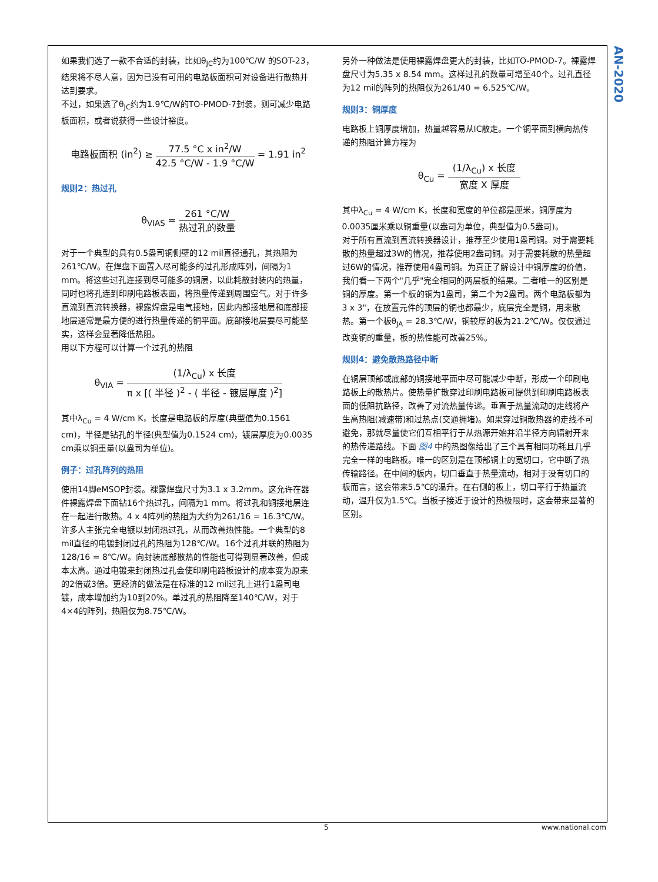AN-2020
如果我们选了一款不合适的封装，比如θ<sub>JC</sub>约为100℃/W 的SOT-23，结果将不尽人意，因为已没有可用的电路板面积可对设备进行散热并达到要求。
不过，如果选了θ<sub>JC</sub>约为1.9℃/W的TO-PMOD-7封装，则可减少电路板面积，或者说获得一些设计裕度。
电路板面积 (in<sup>2</sup>) ≥
77.5 °C x in<sup>2</sup>/W
42.5 °C/W - 1.9 °C/W
= 1.91 in<sup>2</sup>
规则2：热过孔
θ<sub>VIAS</sub> ≈
261 °C/W
热过孔的数量
对于一个典型的具有0.5盎司铜侧壁的12 mil直径通孔，其热阻为261℃/W。在焊盘下面置入尽可能多的过孔形成阵列，间隔为1 mm。将这些过孔连接到尽可能多的铜层，以此耗散封装内的热量，同时也将孔连到印刷电路板表面，将热量传递到周围空气。对于许多直流到直流转换器，裸露焊盘是电气接地，因此内部接地层和底部接地层通常是最方便的进行热量传递的铜平面。底部接地层要尽可能坚实，这样会显著降低热阻。
用以下方程可以计算一个过孔的热阻
θ<sub>VIA</sub> =
(1/λ<sub>Cu</sub>) x 长度
π x [( 半径 )<sup>2</sup> - ( 半径 - 镀层厚度 )<sup>2</sup>]
其中λ<sub>Cu</sub> = 4 W/cm K，长度是电路板的厚度(典型值为0.1561 cm)，半径是钻孔的半径(典型值为0.1524 cm)，镀层厚度为0.0035 cm乘以铜重量(以盎司为单位)。
例子：过孔阵列的热阻
使用14脚eMSOP封装。裸露焊盘尺寸为3.1 x 3.2mm。这允许在器件裸露焊盘下面钻16个热过孔，间隔为1 mm。将过孔和铜接地层连在一起进行散热。4 x 4阵列的热阻为大约为261/16 = 16.3℃/W。
许多人主张完全电镀以封闭热过孔，从而改善热性能。一个典型的8 mil直径的电镀封闭过孔的热阻为128℃/W。16个过孔并联的热阻为128/16 = 8℃/W。向封装底部散热的性能也可得到显著改善，但成本太高。通过电镀来封闭热过孔会使印刷电路板设计的成本变为原来的2倍或3倍。更经济的做法是在标准的12 mil过孔上进行1盎司电镀，成本增加约为10到20%。单过孔的热阻降至140℃/W，对于4×4的阵列，热阻仅为8.75℃/W。
另外一种做法是使用裸露焊盘更大的封装，比如TO-PMOD-7。裸露焊盘尺寸为5.35 x 8.54 mm。这样过孔的数量可增至40个。过孔直径为12 mil的阵列的热阻仅为261/40 = 6.525℃/W。
规则3：铜厚度
电路板上铜厚度增加，热量越容易从IC散走。一个铜平面到横向热传递的热阻计算方程为
θ<sub>Cu</sub> =
(1/λ<sub>Cu</sub>) x 长度
宽度 X 厚度
其中λ<sub>Cu</sub> = 4 W/cm K，长度和宽度的单位都是厘米，铜厚度为0.0035厘米乘以铜重量(以盎司为单位，典型值为0.5盎司)。
对于所有直流到直流转换器设计，推荐至少使用1盎司铜。对于需要耗散的热量超过3W的情况，推荐使用2盎司铜。对于需要耗散的热量超过6W的情况，推荐使用4盎司铜。为真正了解设计中铜厚度的价值，我们看一下两个"几乎"完全相同的两层板的结果。二者唯一的区别是铜的厚度。第一个板的铜为1盎司，第二个为2盎司。两个电路板都为3 x 3"，在放置元件的顶层的铜也都最少，底层完全是铜，用来散热。第一个板θ<sub>JA</sub> = 28.3℃/W，铜较厚的板为21.2℃/W。仅仅通过改变铜的重量，板的热性能可改善25%。
规则4：避免散热路径中断
在铜层顶部或底部的铜接地平面中尽可能减少中断，形成一个印刷电路板上的散热片。使热量扩散穿过印刷电路板可提供到印刷电路板表面的低阻抗路径，改善了对流热量传递。垂直于热量流动的走线将产生高热阻(减速带)和过热点(交通拥堵)。如果穿过铜散热器的走线不可避免，那就尽量使它们互相平行于从热源开始并沿半径方向辐射开来的热传递路线。下面 图4 中的热图像给出了三个具有相同功耗且几乎完全一样的电路板。唯一的区别是在顶部铜上的宽切口，它中断了热传输路径。在中间的板内，切口垂直于热量流动，相对于没有切口的板而言，这会带来5.5℃的温升。在右侧的板上，切口平行于热量流动，温升仅为1.5℃。当板子接近于设计的热极限时，这会带来显著的区别。
5 www.national.com